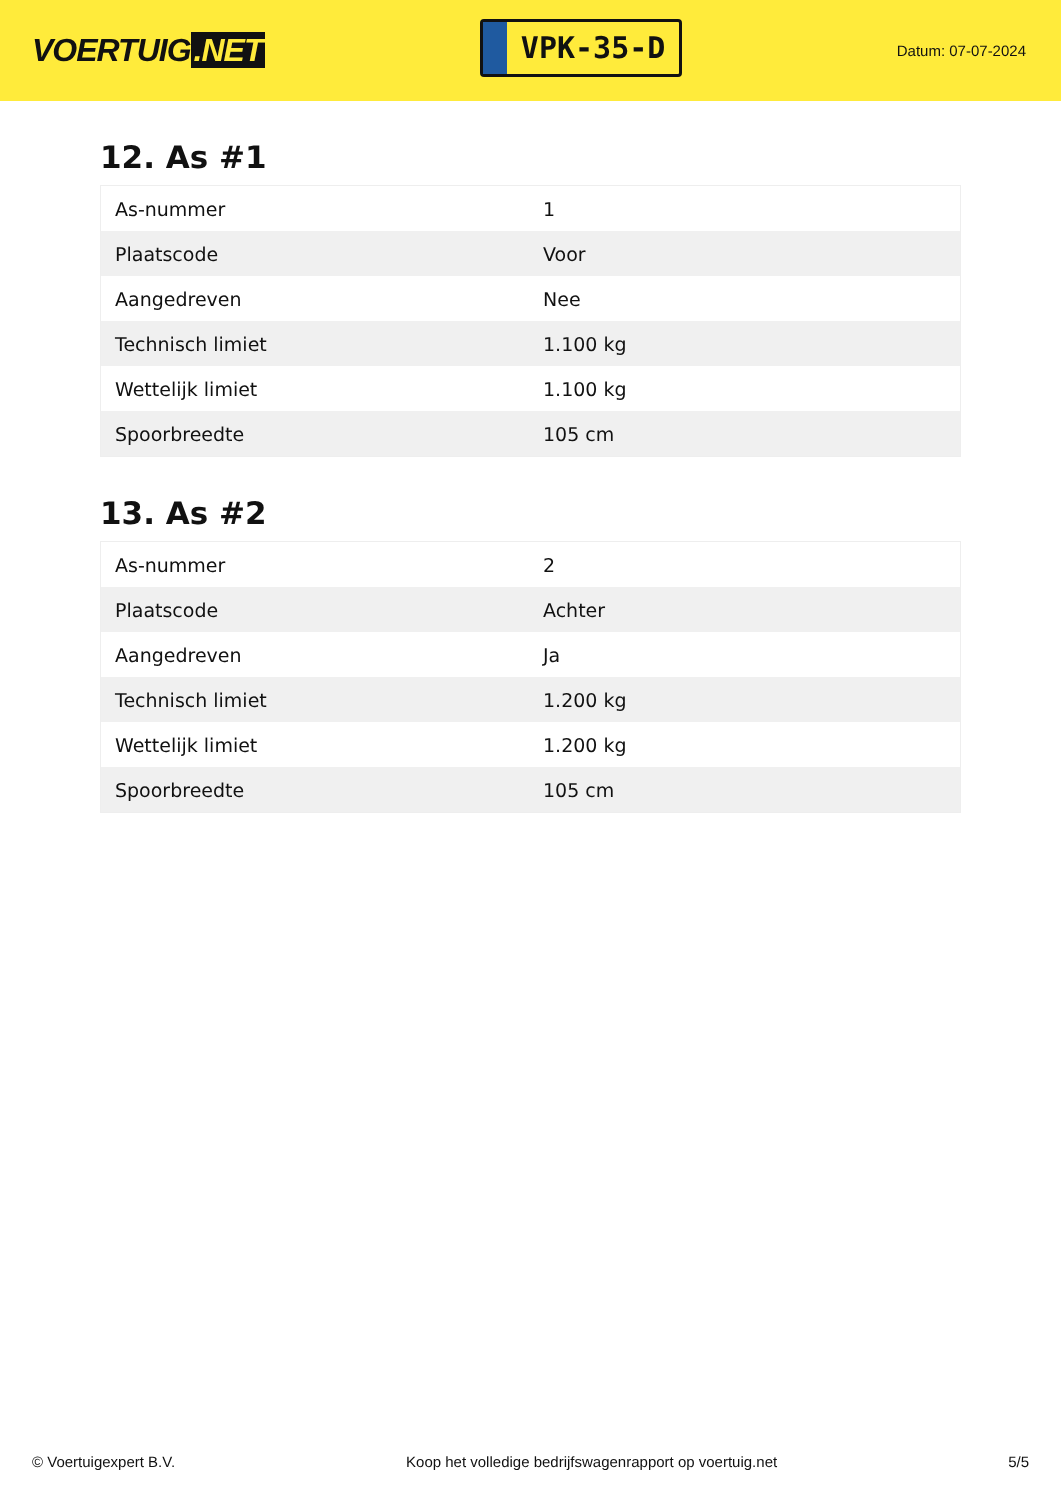VOERTUIG.NET
VPK-35-D
Datum: 07-07-2024
12. As #1
| As-nummer | 1 |
| Plaatscode | Voor |
| Aangedreven | Nee |
| Technisch limiet | 1.100 kg |
| Wettelijk limiet | 1.100 kg |
| Spoorbreedte | 105 cm |
13. As #2
| As-nummer | 2 |
| Plaatscode | Achter |
| Aangedreven | Ja |
| Technisch limiet | 1.200 kg |
| Wettelijk limiet | 1.200 kg |
| Spoorbreedte | 105 cm |
© Voertuigexpert B.V. Koop het volledige bedrijfswagenrapport op voertuig.net 5/5